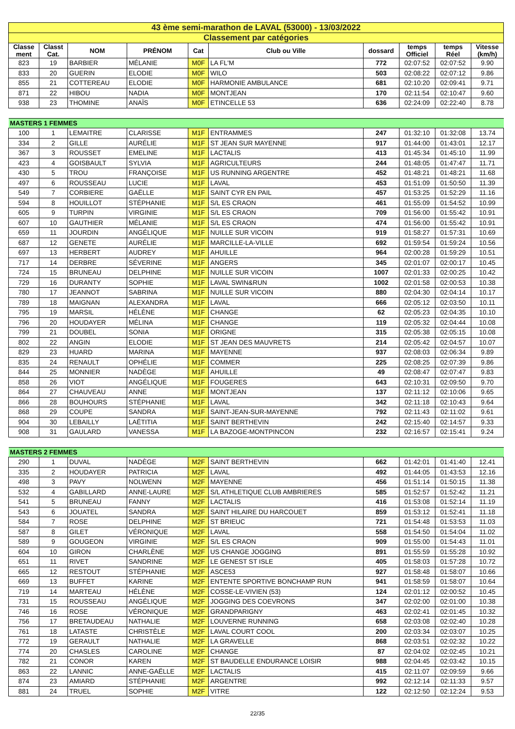| 43 ème semi-marathon de LAVAL (53000) - 13/03/2022 | | | | | | | | | |
| Classement par catégories | | | | | | | | | |
| Classe ment | Classt Cat. | NOM | PRÉNOM | Cat | Club ou Ville | dossard | temps Officiel | temps Réel | Vitesse (km/h) |
| 823 | 19 | BARBIER | MÉLANIE | M0F | LA FL'M | 772 | 02:07:52 | 02:07:52 | 9.90 |
| 833 | 20 | GUERIN | ELODIE | M0F | WILO | 503 | 02:08:22 | 02:07:12 | 9.86 |
| 855 | 21 | COTTEREAU | ELODIE | M0F | HARMONIE AMBULANCE | 681 | 02:10:20 | 02:09:41 | 9.71 |
| 871 | 22 | HIBOU | NADIA | M0F | MONTJEAN | 170 | 02:11:54 | 02:10:47 | 9.60 |
| 938 | 23 | THOMINE | ANAÏS | M0F | ETINCELLE 53 | 636 | 02:24:09 | 02:22:40 | 8.78 |
| MASTERS 1 FEMMES | | | | | | | | | |
| 100 | 1 | LEMAITRE | CLARISSE | M1F | ENTRAMMES | 247 | 01:32:10 | 01:32:08 | 13.74 |
| 334 | 2 | GILLE | AURÉLIE | M1F | ST JEAN SUR MAYENNE | 917 | 01:44:00 | 01:43:01 | 12.17 |
| 367 | 3 | ROUSSET | EMELINE | M1F | LACTALIS | 413 | 01:45:34 | 01:45:10 | 11.99 |
| 423 | 4 | GOISBAULT | SYLVIA | M1F | AGRICULTEURS | 244 | 01:48:05 | 01:47:47 | 11.71 |
| 430 | 5 | TROU | FRANÇOISE | M1F | US RUNNING ARGENTRE | 452 | 01:48:21 | 01:48:21 | 11.68 |
| 497 | 6 | ROUSSEAU | LUCIE | M1F | LAVAL | 453 | 01:51:09 | 01:50:50 | 11.39 |
| 549 | 7 | CORBIERE | GAËLLE | M1F | SAINT CYR EN PAIL | 457 | 01:53:25 | 01:52:29 | 11.16 |
| 594 | 8 | HOUILLOT | STÉPHANIE | M1F | S/L ES CRAON | 461 | 01:55:09 | 01:54:52 | 10.99 |
| 605 | 9 | TURPIN | VIRGINIE | M1F | S/L ES CRAON | 709 | 01:56:00 | 01:55:42 | 10.91 |
| 607 | 10 | GAUTHIER | MÉLANIE | M1F | S/L ES CRAON | 474 | 01:56:00 | 01:55:42 | 10.91 |
| 659 | 11 | JOURDIN | ANGÉLIQUE | M1F | NUILLE SUR VICOIN | 919 | 01:58:27 | 01:57:31 | 10.69 |
| 687 | 12 | GENETE | AURÉLIE | M1F | MARCILLE-LA-VILLE | 692 | 01:59:54 | 01:59:24 | 10.56 |
| 697 | 13 | HERBERT | AUDREY | M1F | AHUILLE | 964 | 02:00:28 | 01:59:29 | 10.51 |
| 717 | 14 | DERBRE | SÉVERINE | M1F | ANGERS | 345 | 02:01:07 | 02:00:17 | 10.45 |
| 724 | 15 | BRUNEAU | DELPHINE | M1F | NUILLE SUR VICOIN | 1007 | 02:01:33 | 02:00:25 | 10.42 |
| 729 | 16 | DURANTY | SOPHIE | M1F | LAVAL SWIN&RUN | 1002 | 02:01:58 | 02:00:53 | 10.38 |
| 780 | 17 | JEANNOT | SABRINA | M1F | NUILLE SUR VICOIN | 880 | 02:04:30 | 02:04:14 | 10.17 |
| 789 | 18 | MAIGNAN | ALEXANDRA | M1F | LAVAL | 666 | 02:05:12 | 02:03:50 | 10.11 |
| 795 | 19 | MARSIL | HÉLÈNE | M1F | CHANGE | 62 | 02:05:23 | 02:04:35 | 10.10 |
| 796 | 20 | HOUDAYER | MÉLINA | M1F | CHANGE | 119 | 02:05:32 | 02:04:44 | 10.08 |
| 799 | 21 | DOUBEL | SONIA | M1F | ORIGNE | 315 | 02:05:38 | 02:05:15 | 10.08 |
| 802 | 22 | ANGIN | ELODIE | M1F | ST JEAN DES MAUVRETS | 214 | 02:05:42 | 02:04:57 | 10.07 |
| 829 | 23 | HUARD | MARINA | M1F | MAYENNE | 937 | 02:08:03 | 02:06:34 | 9.89 |
| 835 | 24 | RENAULT | OPHÉLIE | M1F | COMMER | 225 | 02:08:25 | 02:07:39 | 9.86 |
| 844 | 25 | MONNIER | NADÈGE | M1F | AHUILLE | 49 | 02:08:47 | 02:07:47 | 9.83 |
| 858 | 26 | VIOT | ANGÉLIQUE | M1F | FOUGERES | 643 | 02:10:31 | 02:09:50 | 9.70 |
| 864 | 27 | CHAUVEAU | ANNE | M1F | MONTJEAN | 137 | 02:11:12 | 02:10:06 | 9.65 |
| 866 | 28 | BOUHOURS | STÉPHANIE | M1F | LAVAL | 342 | 02:11:18 | 02:10:43 | 9.64 |
| 868 | 29 | COUPE | SANDRA | M1F | SAINT-JEAN-SUR-MAYENNE | 792 | 02:11:43 | 02:11:02 | 9.61 |
| 904 | 30 | LEBAILLY | LAËTITIA | M1F | SAINT BERTHEVIN | 242 | 02:15:40 | 02:14:57 | 9.33 |
| 908 | 31 | GAULARD | VANESSA | M1F | LA BAZOGE-MONTPINCON | 232 | 02:16:57 | 02:15:41 | 9.24 |
| MASTERS 2 FEMMES | | | | | | | | | |
| 290 | 1 | DUVAL | NADÈGE | M2F | SAINT BERTHEVIN | 662 | 01:42:01 | 01:41:40 | 12.41 |
| 335 | 2 | HOUDAYER | PATRICIA | M2F | LAVAL | 492 | 01:44:05 | 01:43:53 | 12.16 |
| 498 | 3 | PAVY | NOLWENN | M2F | MAYENNE | 456 | 01:51:14 | 01:50:15 | 11.38 |
| 532 | 4 | GABILLARD | ANNE-LAURE | M2F | S/L ATHLETIQUE CLUB AMBRIERES | 585 | 01:52:57 | 01:52:42 | 11.21 |
| 541 | 5 | BRUNEAU | FANNY | M2F | LACTALIS | 416 | 01:53:08 | 01:52:14 | 11.19 |
| 543 | 6 | JOUATEL | SANDRA | M2F | SAINT HILAIRE DU HARCOUET | 859 | 01:53:12 | 01:52:41 | 11.18 |
| 584 | 7 | ROSE | DELPHINE | M2F | ST BRIEUC | 721 | 01:54:48 | 01:53:53 | 11.03 |
| 587 | 8 | GILET | VÉRONIQUE | M2F | LAVAL | 558 | 01:54:50 | 01:54:04 | 11.02 |
| 589 | 9 | GOUGEON | VIRGINIE | M2F | S/L ES CRAON | 909 | 01:55:00 | 01:54:43 | 11.01 |
| 604 | 10 | GIRON | CHARLÈNE | M2F | US CHANGE JOGGING | 891 | 01:55:59 | 01:55:28 | 10.92 |
| 651 | 11 | RIVET | SANDRINE | M2F | LE GENEST ST ISLE | 405 | 01:58:03 | 01:57:28 | 10.72 |
| 665 | 12 | RESTOUT | STÉPHANIE | M2F | ASCE53 | 927 | 01:58:48 | 01:58:07 | 10.66 |
| 669 | 13 | BUFFET | KARINE | M2F | ENTENTE SPORTIVE BONCHAMP RUN | 941 | 01:58:59 | 01:58:07 | 10.64 |
| 719 | 14 | MARTEAU | HÉLÈNE | M2F | COSSE-LE-VIVIEN (53) | 124 | 02:01:12 | 02:00:52 | 10.45 |
| 731 | 15 | ROUSSEAU | ANGÉLIQUE | M2F | JOGGING DES COEVRONS | 347 | 02:02:00 | 02:01:00 | 10.38 |
| 746 | 16 | ROSE | VÉRONIQUE | M2F | GRANDPARIGNY | 463 | 02:02:41 | 02:01:45 | 10.32 |
| 756 | 17 | BRETAUDEAU | NATHALIE | M2F | LOUVERNE RUNNING | 658 | 02:03:08 | 02:02:40 | 10.28 |
| 761 | 18 | LATASTE | CHRISTÈLE | M2F | LAVAL COURT COOL | 200 | 02:03:34 | 02:03:07 | 10.25 |
| 772 | 19 | GERAULT | NATHALIE | M2F | LA GRAVELLE | 868 | 02:03:51 | 02:02:32 | 10.22 |
| 774 | 20 | CHASLES | CAROLINE | M2F | CHANGE | 87 | 02:04:02 | 02:02:45 | 10.21 |
| 782 | 21 | CONOR | KAREN | M2F | ST BAUDELLE ENDURANCE LOISIR | 988 | 02:04:45 | 02:03:42 | 10.15 |
| 863 | 22 | LANNIC | ANNE-GAËLLE | M2F | LACTALIS | 415 | 02:11:07 | 02:09:59 | 9.66 |
| 874 | 23 | AMIARD | STÉPHANIE | M2F | ARGENTRE | 992 | 02:12:14 | 02:11:33 | 9.57 |
| 881 | 24 | TRUEL | SOPHIE | M2F | VITRE | 122 | 02:12:50 | 02:12:24 | 9.53 |
22/35